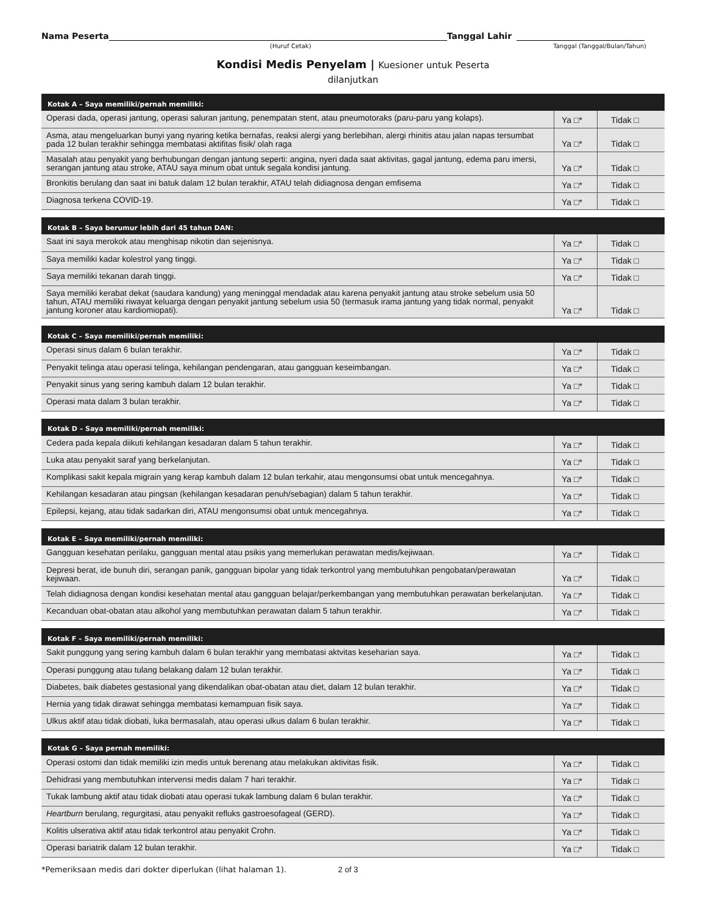Nama Peserta
Tanggal Lahir
(Huruf Cetak) Tanggal (Tanggal/Bulan/Tahun)
Kondisi Medis Penyelam | Kuesioner untuk Peserta
dilanjutkan
| Kotak A – Saya memiliki/pernah memiliki: | | |
| --- | --- | --- |
| Operasi dada, operasi jantung, operasi saluran jantung, penempatan stent, atau pneumotoraks (paru-paru yang kolaps). | Ya □* | Tidak □ |
| Asma, atau mengeluarkan bunyi yang nyaring ketika bernafas, reaksi alergi yang berlebihan, alergi rhinitis atau jalan napas tersumbat pada 12 bulan terakhir sehingga membatasi aktifitas fisik/ olah raga | Ya □* | Tidak □ |
| Masalah atau penyakit yang berhubungan dengan jantung seperti: angina, nyeri dada saat aktivitas, gagal jantung, edema paru imersi, serangan jantung atau stroke, ATAU saya minum obat untuk segala kondisi jantung. | Ya □* | Tidak □ |
| Bronkitis berulang dan saat ini batuk dalam 12 bulan terakhir, ATAU telah didiagnosa dengan emfisema | Ya □* | Tidak □ |
| Diagnosa terkena COVID-19. | Ya □* | Tidak □ |
| Kotak B – Saya berumur lebih dari 45 tahun DAN: | | |
| --- | --- | --- |
| Saat ini saya merokok atau menghisap nikotin dan sejenisnya. | Ya □* | Tidak □ |
| Saya memiliki kadar kolestrol yang tinggi. | Ya □* | Tidak □ |
| Saya memiliki tekanan darah tinggi. | Ya □* | Tidak □ |
| Saya memiliki kerabat dekat (saudara kandung) yang meninggal mendadak atau karena penyakit jantung atau stroke sebelum usia 50 tahun, ATAU memiliki riwayat keluarga dengan penyakit jantung sebelum usia 50 (termasuk irama jantung yang tidak normal, penyakit jantung koroner atau kardiomiopati). | Ya □* | Tidak □ |
| Kotak C – Saya memiliki/pernah memiliki: | | |
| --- | --- | --- |
| Operasi sinus dalam 6 bulan terakhir. | Ya □* | Tidak □ |
| Penyakit telinga atau operasi telinga, kehilangan pendengaran, atau gangguan keseimbangan. | Ya □* | Tidak □ |
| Penyakit sinus yang sering kambuh dalam 12 bulan terakhir. | Ya □* | Tidak □ |
| Operasi mata dalam 3 bulan terakhir. | Ya □* | Tidak □ |
| Kotak D – Saya memiliki/pernah memiliki: | | |
| --- | --- | --- |
| Cedera pada kepala diikuti kehilangan kesadaran dalam 5 tahun terakhir. | Ya □* | Tidak □ |
| Luka atau penyakit saraf yang berkelanjutan. | Ya □* | Tidak □ |
| Komplikasi sakit kepala migrain yang kerap kambuh dalam 12 bulan terkahir, atau mengonsumsi obat untuk mencegahnya. | Ya □* | Tidak □ |
| Kehilangan kesadaran atau pingsan (kehilangan kesadaran penuh/sebagian) dalam 5 tahun terakhir. | Ya □* | Tidak □ |
| Epilepsi, kejang, atau tidak sadarkan diri, ATAU mengonsumsi obat untuk mencegahnya. | Ya □* | Tidak □ |
| Kotak E – Saya memiliki/pernah memiliki: | | |
| --- | --- | --- |
| Gangguan kesehatan perilaku, gangguan mental atau psikis yang memerlukan perawatan medis/kejiwaan. | Ya □* | Tidak □ |
| Depresi berat, ide bunuh diri, serangan panik, gangguan bipolar yang tidak terkontrol yang membutuhkan pengobatan/perawatan kejiwaan. | Ya □* | Tidak □ |
| Telah didiagnosa dengan kondisi kesehatan mental atau gangguan belajar/perkembangan yang membutuhkan perawatan berkelanjutan. | Ya □* | Tidak □ |
| Kecanduan obat-obatan atau alkohol yang membutuhkan perawatan dalam 5 tahun terakhir. | Ya □* | Tidak □ |
| Kotak F – Saya memiliki/pernah memiliki: | | |
| --- | --- | --- |
| Sakit punggung yang sering kambuh dalam 6 bulan terakhir yang membatasi aktvitas keseharian saya. | Ya □* | Tidak □ |
| Operasi punggung atau tulang belakang dalam 12 bulan terakhir. | Ya □* | Tidak □ |
| Diabetes, baik diabetes gestasional yang dikendalikan obat-obatan atau diet, dalam 12 bulan terakhir. | Ya □* | Tidak □ |
| Hernia yang tidak dirawat sehingga membatasi kemampuan fisik saya. | Ya □* | Tidak □ |
| Ulkus aktif atau tidak diobati, luka bermasalah, atau operasi ulkus dalam 6 bulan terakhir. | Ya □* | Tidak □ |
| Kotak G – Saya pernah memiliki: | | |
| --- | --- | --- |
| Operasi ostomi dan tidak memiliki izin medis untuk berenang atau melakukan aktivitas fisik. | Ya □* | Tidak □ |
| Dehidrasi yang membutuhkan intervensi medis dalam 7 hari terakhir. | Ya □* | Tidak □ |
| Tukak lambung aktif atau tidak diobati atau operasi tukak lambung dalam 6 bulan terakhir. | Ya □* | Tidak □ |
| Heartburn berulang, regurgitasi, atau penyakit refluks gastroesofageal (GERD). | Ya □* | Tidak □ |
| Kolitis ulserativa aktif atau tidak terkontrol atau penyakit Crohn. | Ya □* | Tidak □ |
| Operasi bariatrik dalam 12 bulan terakhir. | Ya □* | Tidak □ |
*Pemeriksaan medis dari dokter diperlukan (lihat halaman 1). 2 of 3